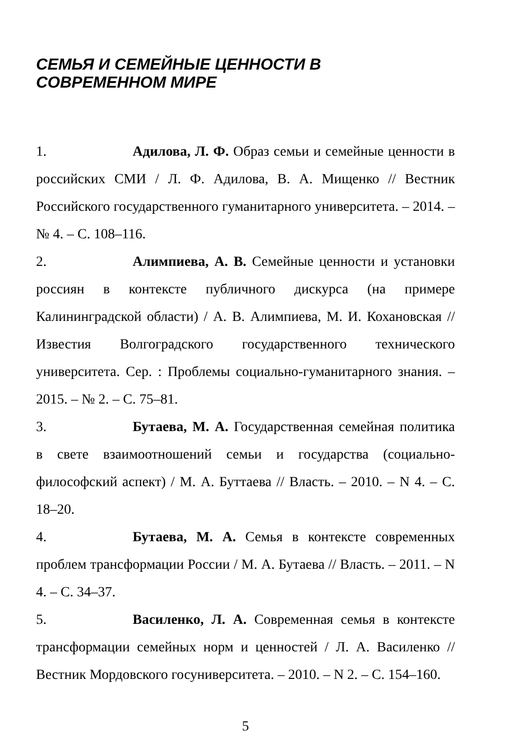СЕМЬЯ И СЕМЕЙНЫЕ ЦЕННОСТИ В СОВРЕМЕННОМ МИРЕ
1. Адилова, Л. Ф. Образ семьи и семейные ценности в российских СМИ / Л. Ф. Адилова, В. А. Мищенко // Вестник Российского государственного гуманитарного университета. – 2014. – № 4. – С. 108–116.
2. Алимпиева, А. В. Семейные ценности и установки россиян в контексте публичного дискурса (на примере Калининградской области) / А. В. Алимпиева, М. И. Кохановская // Известия Волгоградского государственного технического университета. Сер. : Проблемы социально-гуманитарного знания. – 2015. – № 2. – С. 75–81.
3. Бутаева, М. А. Государственная семейная политика в свете взаимоотношений семьи и государства (социально-философский аспект) / М. А. Буттаева // Власть. – 2010. – N 4. – С. 18–20.
4. Бутаева, М. А. Семья в контексте современных проблем трансформации России / М. А. Бутаева // Власть. – 2011. – N 4. – С. 34–37.
5. Василенко, Л. А. Современная семья в контексте трансформации семейных норм и ценностей / Л. А. Василенко // Вестник Мордовского госуниверситета. – 2010. – N 2. – С. 154–160.
5